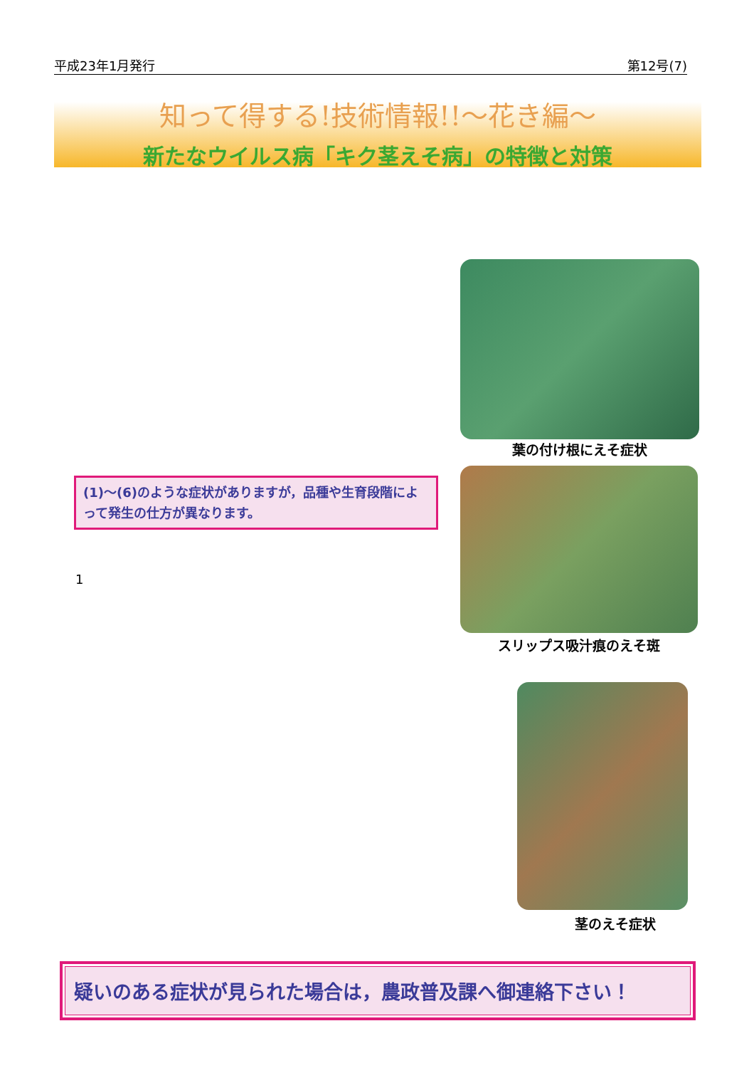平成23年1月発行 第12号(7)
知って得する!技術情報!!〜花き編〜
新たなウイルス病「キク茎えそ病」の特徴と対策
葉の付け根にえそ症状
(1)〜(6)のような症状がありますが，品種や生育段階によって発生の仕方が異なります。
1
スリップス吸汁痕のえそ斑
茎のえそ症状
疑いのある症状が見られた場合は，農政普及課へ御連絡下さい！